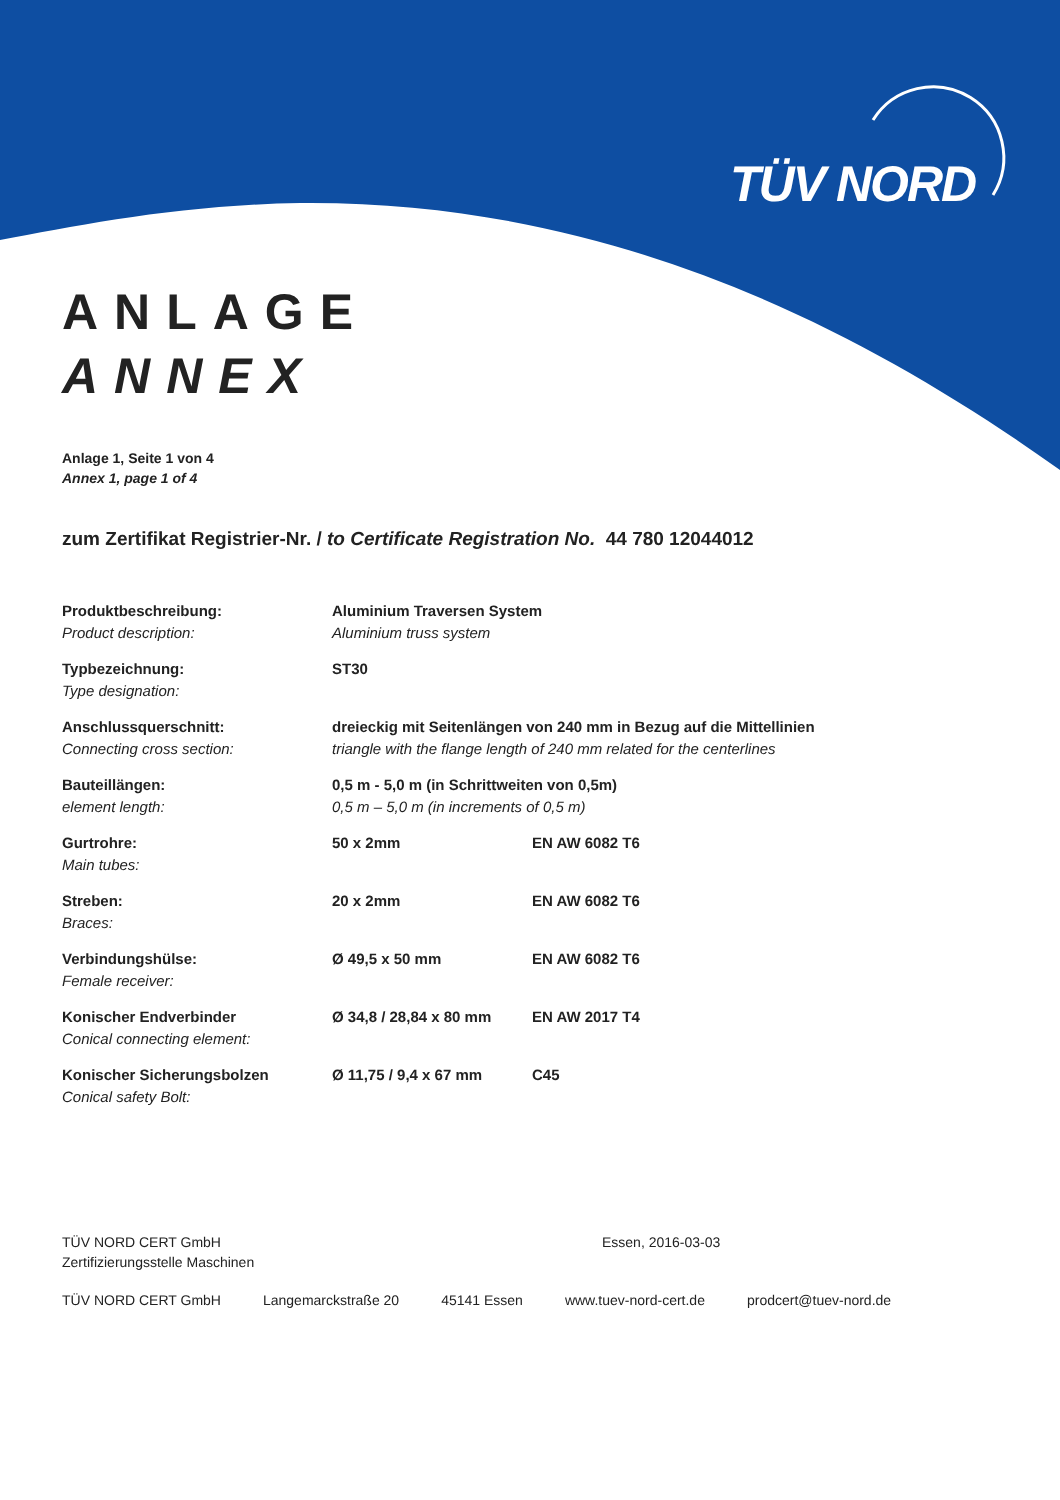TÜV NORD
ANLAGE
ANNEX
Anlage 1, Seite 1 von 4
Annex 1, page 1 of 4
zum Zertifikat Registrier-Nr. / to Certificate Registration No. 44 780 12044012
| Produktbeschreibung: Product description: | Aluminium Traversen System Aluminium truss system | |
| Typbezeichnung: Type designation: | ST30 | |
| Anschlussquerschnitt: Connecting cross section: | dreieckig mit Seitenlängen von 240 mm in Bezug auf die Mittellinien triangle with the flange length of 240 mm related for the centerlines | |
| Bauteillängen: element length: | 0,5 m - 5,0 m (in Schrittweiten von 0,5m) 0,5 m – 5,0 m (in increments of 0,5 m) | |
| Gurtrohre: Main tubes: | 50 x 2mm | EN AW 6082 T6 |
| Streben: Braces: | 20 x 2mm | EN AW 6082 T6 |
| Verbindungshülse: Female receiver: | Ø 49,5 x 50 mm | EN AW 6082 T6 |
| Konischer Endverbinder Conical connecting element: | Ø 34,8 / 28,84 x 80 mm | EN AW 2017 T4 |
| Konischer Sicherungsbolzen Conical safety Bolt: | Ø 11,75 / 9,4 x 67 mm | C45 |
TÜV NORD CERT GmbH
Zertifizierungsstelle Maschinen
Essen, 2016-03-03
TÜV NORD CERT GmbH Langemarckstraße 20 45141 Essen www.tuev-nord-cert.de prodcert@tuev-nord.de